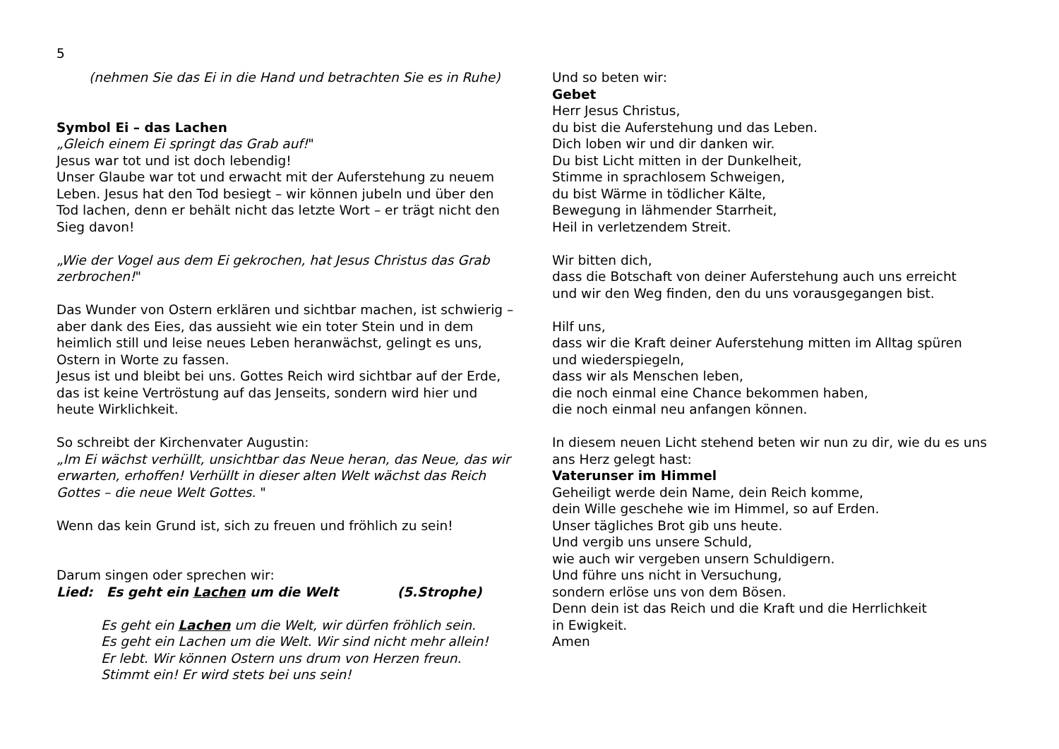5
(nehmen Sie das Ei in die Hand und betrachten Sie es in Ruhe)
Symbol Ei – das Lachen
„Gleich einem Ei springt das Grab auf!"
Jesus war tot und ist doch lebendig!
Unser Glaube war tot und erwacht mit der Auferstehung zu neuem Leben. Jesus hat den Tod besiegt – wir können jubeln und über den Tod lachen, denn er behält nicht das letzte Wort – er trägt nicht den Sieg davon!
„Wie der Vogel aus dem Ei gekrochen, hat Jesus Christus das Grab zerbrochen!"
Das Wunder von Ostern erklären und sichtbar machen, ist schwierig – aber dank des Eies, das aussieht wie ein toter Stein und in dem heimlich still und leise neues Leben heranwächst, gelingt es uns, Ostern in Worte zu fassen.
Jesus ist und bleibt bei uns. Gottes Reich wird sichtbar auf der Erde, das ist keine Vertröstung auf das Jenseits, sondern wird hier und heute Wirklichkeit.
So schreibt der Kirchenvater Augustin:
„Im Ei wächst verhüllt, unsichtbar das Neue heran, das Neue, das wir erwarten, erhoffen! Verhüllt in dieser alten Welt wächst das Reich Gottes – die neue Welt Gottes. "
Wenn das kein Grund ist, sich zu freuen und fröhlich zu sein!
Darum singen oder sprechen wir:
Lied: Es geht ein Lachen um die Welt (5.Strophe)
Es geht ein Lachen um die Welt, wir dürfen fröhlich sein.
Es geht ein Lachen um die Welt. Wir sind nicht mehr allein!
Er lebt. Wir können Ostern uns drum von Herzen freun.
Stimmt ein! Er wird stets bei uns sein!
Und so beten wir:
Gebet
Herr Jesus Christus,
du bist die Auferstehung und das Leben.
Dich loben wir und dir danken wir.
Du bist Licht mitten in der Dunkelheit,
Stimme in sprachlosem Schweigen,
du bist Wärme in tödlicher Kälte,
Bewegung in lähmender Starrheit,
Heil in verletzendem Streit.
Wir bitten dich,
dass die Botschaft von deiner Auferstehung auch uns erreicht
und wir den Weg finden, den du uns vorausgegangen bist.
Hilf uns,
dass wir die Kraft deiner Auferstehung mitten im Alltag spüren
und wiederspiegeln,
dass wir als Menschen leben,
die noch einmal eine Chance bekommen haben,
die noch einmal neu anfangen können.
In diesem neuen Licht stehend beten wir nun zu dir, wie du es uns ans Herz gelegt hast:
Vaterunser im Himmel
Geheiligt werde dein Name, dein Reich komme,
dein Wille geschehe wie im Himmel, so auf Erden.
Unser tägliches Brot gib uns heute.
Und vergib uns unsere Schuld,
wie auch wir vergeben unsern Schuldigern.
Und führe uns nicht in Versuchung,
sondern erlöse uns von dem Bösen.
Denn dein ist das Reich und die Kraft und die Herrlichkeit
in Ewigkeit.
Amen